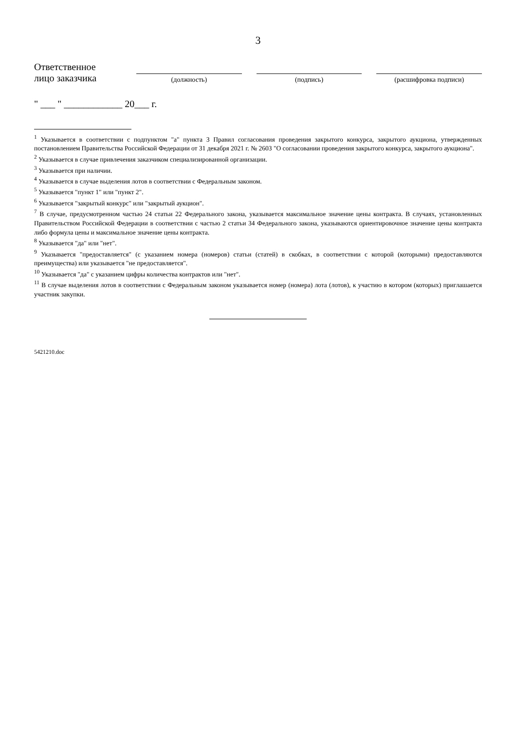3
Ответственное
лицо заказчика
(должность)
(подпись)
(расшифровка подписи)
" ___ " ____________ 20___ г.
<sup>1</sup> Указывается в соответствии с подпунктом "а" пункта 3 Правил согласования проведения закрытого конкурса, закрытого аукциона, утвержденных постановлением Правительства Российской Федерации от 31 декабря 2021 г. № 2603 "О согласовании проведения закрытого конкурса, закрытого аукциона".
<sup>2</sup> Указывается в случае привлечения заказчиком специализированной организации.
<sup>3</sup> Указывается при наличии.
<sup>4</sup> Указывается в случае выделения лотов в соответствии с Федеральным законом.
<sup>5</sup> Указывается "пункт 1" или "пункт 2".
<sup>6</sup> Указывается "закрытый конкурс" или "закрытый аукцион".
<sup>7</sup> В случае, предусмотренном частью 24 статьи 22 Федерального закона, указывается максимальное значение цены контракта. В случаях, установленных Правительством Российской Федерации в соответствии с частью 2 статьи 34 Федерального закона, указываются ориентировочное значение цены контракта либо формула цены и максимальное значение цены контракта.
<sup>8</sup> Указывается "да" или "нет".
<sup>9</sup> Указывается "предоставляется" (с указанием номера (номеров) статьи (статей) в скобках, в соответствии с которой (которыми) предоставляются преимущества) или указывается "не предоставляется".
<sup>10</sup> Указывается "да" с указанием цифры количества контрактов или "нет".
<sup>11</sup> В случае выделения лотов в соответствии с Федеральным законом указывается номер (номера) лота (лотов), к участию в котором (которых) приглашается участник закупки.
5421210.doc